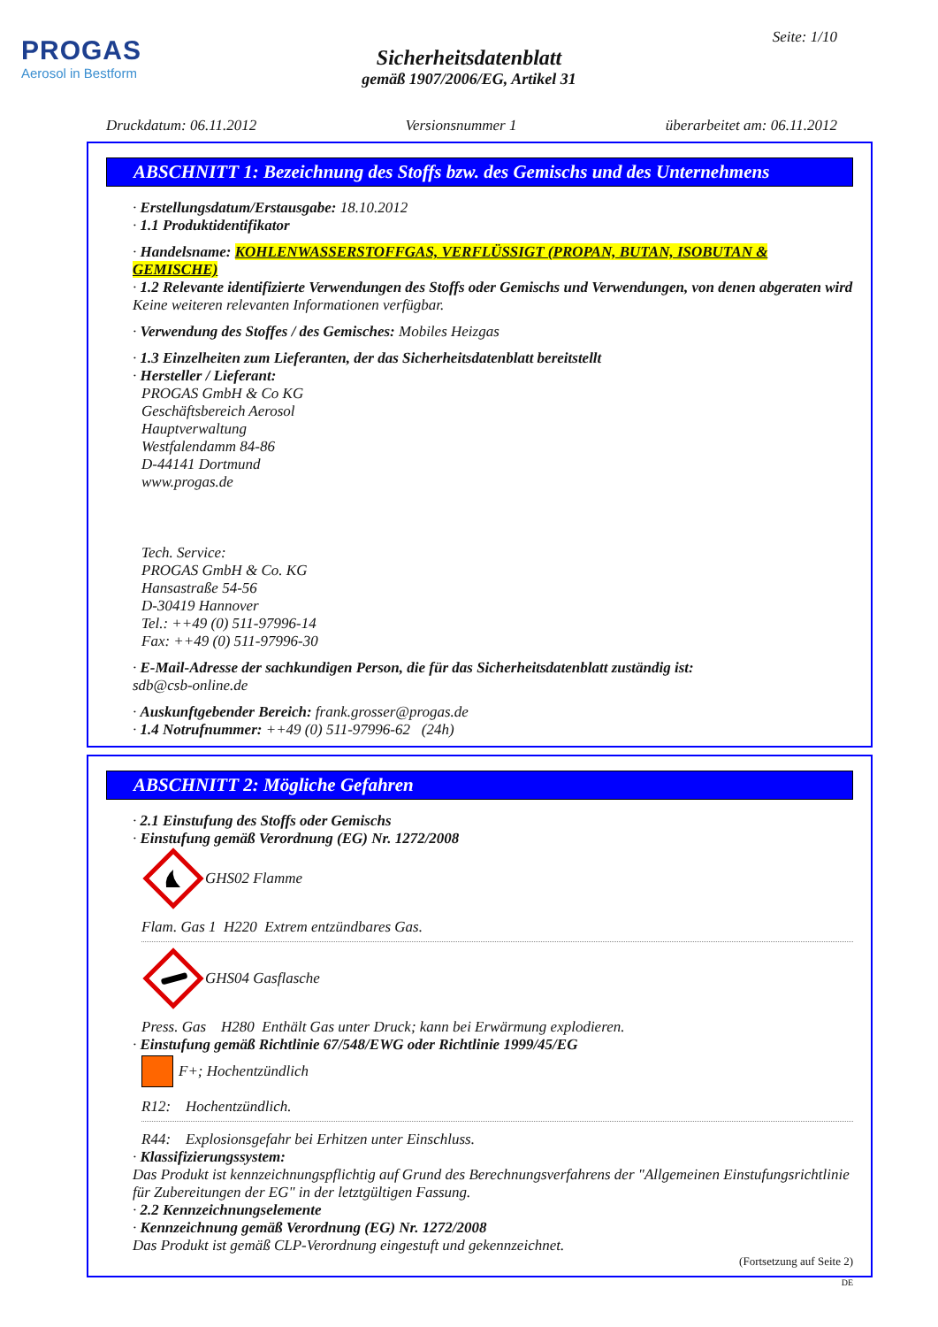PROGAS
Aerosol in Bestform
Seite: 1/10
Sicherheitsdatenblatt
gemäß 1907/2006/EG, Artikel 31
Druckdatum: 06.11.2012 Versionsnummer 1 überarbeitet am: 06.11.2012
ABSCHNITT 1: Bezeichnung des Stoffs bzw. des Gemischs und des Unternehmens
· Erstellungsdatum/Erstausgabe: 18.10.2012
· 1.1 Produktidentifikator
· Handelsname: KOHLENWASSERSTOFFGAS, VERFLÜSSIGT (PROPAN, BUTAN, ISOBUTAN & GEMISCHE)
· 1.2 Relevante identifizierte Verwendungen des Stoffs oder Gemischs und Verwendungen, von denen abgeraten wird
Keine weiteren relevanten Informationen verfügbar.
· Verwendung des Stoffes / des Gemisches: Mobiles Heizgas
· 1.3 Einzelheiten zum Lieferanten, der das Sicherheitsdatenblatt bereitstellt
· Hersteller / Lieferant:
PROGAS GmbH & Co KG
Geschäftsbereich Aerosol
Hauptverwaltung
Westfalendamm 84-86
D-44141 Dortmund
www.progas.de
Tech. Service:
PROGAS GmbH & Co. KG
Hansastraße 54-56
D-30419 Hannover
Tel.: ++49 (0) 511-97996-14
Fax: ++49 (0) 511-97996-30
· E-Mail-Adresse der sachkundigen Person, die für das Sicherheitsdatenblatt zuständig ist:
sdb@csb-online.de
· Auskunftgebender Bereich: frank.grosser@progas.de
· 1.4 Notrufnummer: ++49 (0) 511-97996-62 (24h)
ABSCHNITT 2: Mögliche Gefahren
· 2.1 Einstufung des Stoffs oder Gemischs
· Einstufung gemäß Verordnung (EG) Nr. 1272/2008
GHS02 Flamme
Flam. Gas 1 H220 Extrem entzündbares Gas.
GHS04 Gasflasche
Press. Gas H280 Enthält Gas unter Druck; kann bei Erwärmung explodieren.
· Einstufung gemäß Richtlinie 67/548/EWG oder Richtlinie 1999/45/EG
F+; Hochentzündlich
R12: Hochentzündlich.
R44: Explosionsgefahr bei Erhitzen unter Einschluss.
· Klassifizierungssystem:
Das Produkt ist kennzeichnungspflichtig auf Grund des Berechnungsverfahrens der "Allgemeinen Einstufungsrichtlinie für Zubereitungen der EG" in der letztgültigen Fassung.
· 2.2 Kennzeichnungselemente
· Kennzeichnung gemäß Verordnung (EG) Nr. 1272/2008
Das Produkt ist gemäß CLP-Verordnung eingestuft und gekennzeichnet.
(Fortsetzung auf Seite 2)
DE